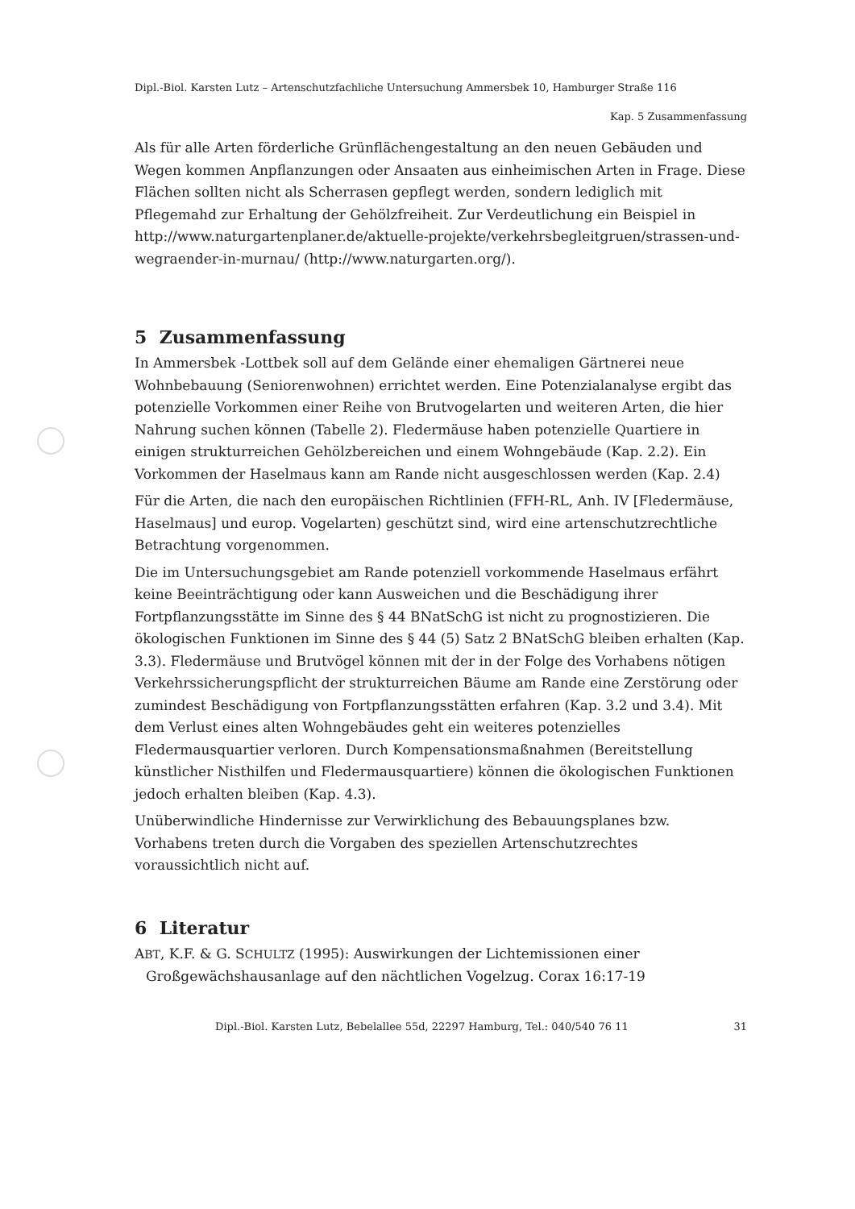Dipl.-Biol. Karsten Lutz – Artenschutzfachliche Untersuchung Ammersbek 10, Hamburger Straße 116
Kap. 5 Zusammenfassung
Als für alle Arten förderliche Grünflächengestaltung an den neuen Gebäuden und Wegen kommen Anpflanzungen oder Ansaaten aus einheimischen Arten in Frage. Diese Flächen sollten nicht als Scherrasen gepflegt werden, sondern lediglich mit Pflegemahd zur Erhaltung der Gehölzfreiheit. Zur Verdeutlichung ein Beispiel in http://www.naturgartenplaner.de/aktuelle-projekte/verkehrsbegleitgruen/strassen-und-wegraender-in-murnau/ (http://www.naturgarten.org/).
5 Zusammenfassung
In Ammersbek -Lottbek soll auf dem Gelände einer ehemaligen Gärtnerei neue Wohnbebauung (Seniorenwohnen) errichtet werden. Eine Potenzialanalyse ergibt das potenzielle Vorkommen einer Reihe von Brutvogelarten und weiteren Arten, die hier Nahrung suchen können (Tabelle 2). Fledermäuse haben potenzielle Quartiere in einigen strukturreichen Gehölzbereichen und einem Wohngebäude (Kap. 2.2). Ein Vorkommen der Haselmaus kann am Rande nicht ausgeschlossen werden (Kap. 2.4)
Für die Arten, die nach den europäischen Richtlinien (FFH-RL, Anh. IV [Fledermäuse, Haselmaus] und europ. Vogelarten) geschützt sind, wird eine artenschutzrechtliche Betrachtung vorgenommen.
Die im Untersuchungsgebiet am Rande potenziell vorkommende Haselmaus erfährt keine Beeinträchtigung oder kann Ausweichen und die Beschädigung ihrer Fortpflanzungsstätte im Sinne des § 44 BNatSchG ist nicht zu prognostizieren. Die ökologischen Funktionen im Sinne des § 44 (5) Satz 2 BNatSchG bleiben erhalten (Kap. 3.3). Fledermäuse und Brutvögel können mit der in der Folge des Vorhabens nötigen Verkehrssicherungspflicht der strukturreichen Bäume am Rande eine Zerstörung oder zumindest Beschädigung von Fortpflanzungsstätten erfahren (Kap. 3.2 und 3.4). Mit dem Verlust eines alten Wohngebäudes geht ein weiteres potenzielles Fledermausquartier verloren. Durch Kompensationsmaßnahmen (Bereitstellung künstlicher Nisthilfen und Fledermausquartiere) können die ökologischen Funktionen jedoch erhalten bleiben (Kap. 4.3).
Unüberwindliche Hindernisse zur Verwirklichung des Bebauungsplanes bzw. Vorhabens treten durch die Vorgaben des speziellen Artenschutzrechtes voraussichtlich nicht auf.
6 Literatur
ABT, K.F. & G. SCHULTZ (1995): Auswirkungen der Lichtemissionen einer Großgewächshausanlage auf den nächtlichen Vogelzug. Corax 16:17-19
Dipl.-Biol. Karsten Lutz, Bebelallee 55d, 22297 Hamburg, Tel.: 040/540 76 11 31